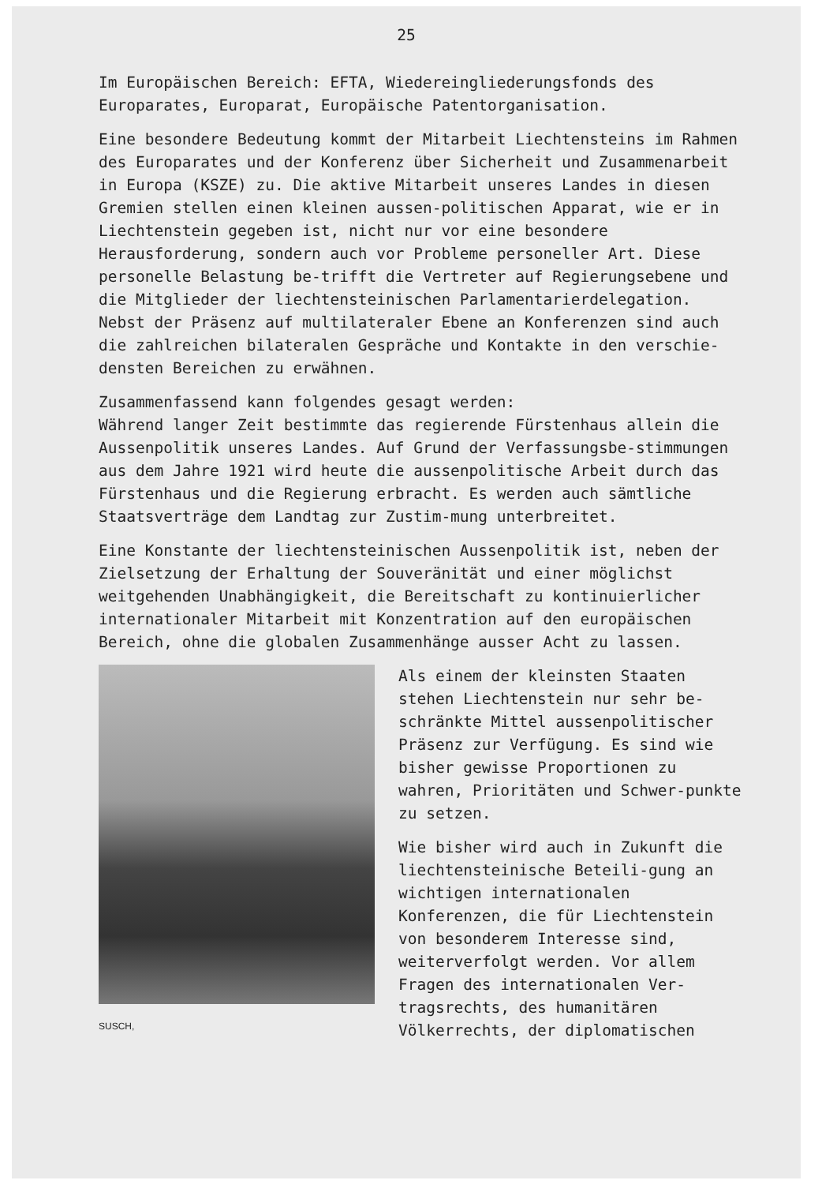25
Im Europäischen Bereich: EFTA, Wiedereingliederungsfonds des Europarates, Europarat, Europäische Patentorganisation.
Eine besondere Bedeutung kommt der Mitarbeit Liechtensteins im Rahmen des Europarates und der Konferenz über Sicherheit und Zusammenarbeit in Europa (KSZE) zu. Die aktive Mitarbeit unseres Landes in diesen Gremien stellen einen kleinen aussen-politischen Apparat, wie er in Liechtenstein gegeben ist, nicht nur vor eine besondere Herausforderung, sondern auch vor Probleme personeller Art. Diese personelle Belastung be-trifft die Vertreter auf Regierungsebene und die Mitglieder der liechtensteinischen Parlamentarierdelegation. Nebst der Präsenz auf multilateraler Ebene an Konferenzen sind auch die zahlreichen bilateralen Gespräche und Kontakte in den verschie-densten Bereichen zu erwähnen.
Zusammenfassend kann folgendes gesagt werden:
Während langer Zeit bestimmte das regierende Fürstenhaus allein die Aussenpolitik unseres Landes. Auf Grund der Verfassungsbe-stimmungen aus dem Jahre 1921 wird heute die aussenpolitische Arbeit durch das Fürstenhaus und die Regierung erbracht. Es werden auch sämtliche Staatsverträge dem Landtag zur Zustim-mung unterbreitet.
Eine Konstante der liechtensteinischen Aussenpolitik ist, neben der Zielsetzung der Erhaltung der Souveränität und einer möglichst weitgehenden Unabhängigkeit, die Bereitschaft zu kontinuierlicher internationaler Mitarbeit mit Konzentration auf den europäischen Bereich, ohne die globalen Zusammenhänge ausser Acht zu lassen.
SUSCH,
Als einem der kleinsten Staaten stehen Liechtenstein nur sehr be-schränkte Mittel aussenpolitischer Präsenz zur Verfügung. Es sind wie bisher gewisse Proportionen zu wahren, Prioritäten und Schwer-punkte zu setzen.
Wie bisher wird auch in Zukunft die liechtensteinische Beteili-gung an wichtigen internationalen Konferenzen, die für Liechtenstein von besonderem Interesse sind, weiterverfolgt werden. Vor allem Fragen des internationalen Ver-tragsrechts, des humanitären Völkerrechts, der diplomatischen